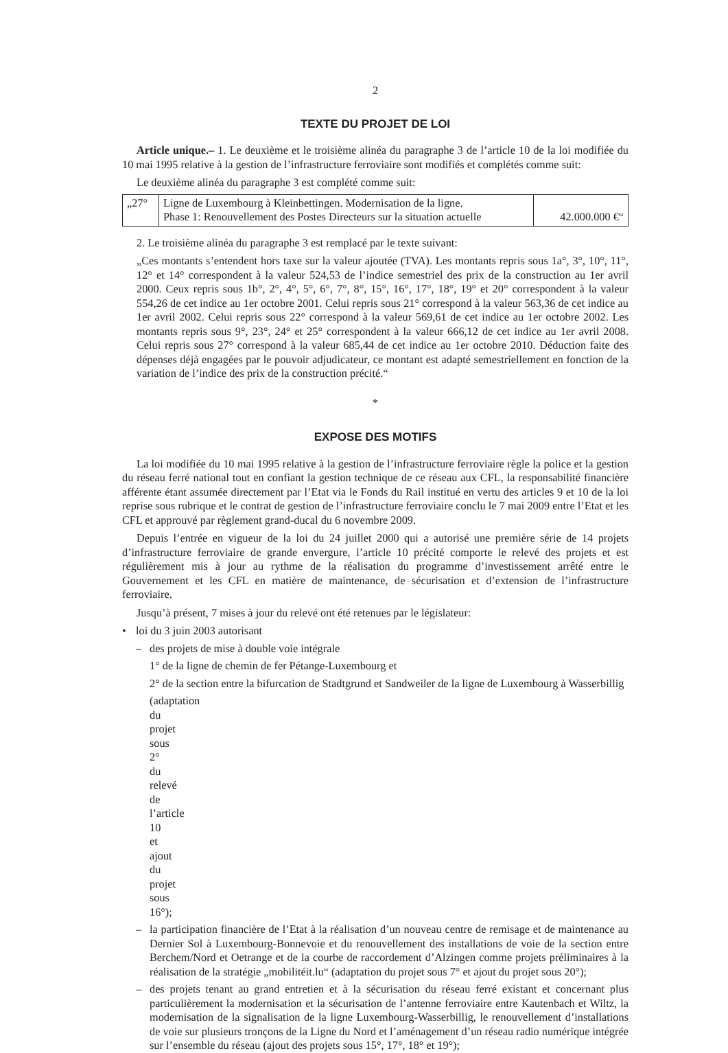2
TEXTE DU PROJET DE LOI
Article unique.– 1. Le deuxième et le troisième alinéa du paragraphe 3 de l’article 10 de la loi modifiée du 10 mai 1995 relative à la gestion de l’infrastructure ferroviaire sont modifiés et complétés comme suit:
Le deuxième alinéa du paragraphe 3 est complété comme suit:
| „27° | Ligne de Luxembourg à Kleinbettingen. Modernisation de la ligne. Phase 1: Renouvellement des Postes Directeurs sur la situation actuelle | 42.000.000 €“ |
2. Le troisième alinéa du paragraphe 3 est remplacé par le texte suivant:
„Ces montants s’entendent hors taxe sur la valeur ajoutée (TVA). Les montants repris sous 1a°, 3°, 10°, 11°, 12° et 14° correspondent à la valeur 524,53 de l’indice semestriel des prix de la construction au 1er avril 2000. Ceux repris sous 1b°, 2°, 4°, 5°, 6°, 7°, 8°, 15°, 16°, 17°, 18°, 19° et 20° correspondent à la valeur 554,26 de cet indice au 1er octobre 2001. Celui repris sous 21° correspond à la valeur 563,36 de cet indice au 1er avril 2002. Celui repris sous 22° correspond à la valeur 569,61 de cet indice au 1er octobre 2002. Les montants repris sous 9°, 23°, 24° et 25° correspondent à la valeur 666,12 de cet indice au 1er avril 2008. Celui repris sous 27° correspond à la valeur 685,44 de cet indice au 1er octobre 2010. Déduction faite des dépenses déjà engagées par le pouvoir adjudicateur, ce montant est adapté semestriellement en fonction de la variation de l’indice des prix de la construction précité.“
*
EXPOSE DES MOTIFS
La loi modifiée du 10 mai 1995 relative à la gestion de l’infrastructure ferroviaire règle la police et la gestion du réseau ferré national tout en confiant la gestion technique de ce réseau aux CFL, la responsabilité financière afférente étant assumée directement par l’Etat via le Fonds du Rail institué en vertu des articles 9 et 10 de la loi reprise sous rubrique et le contrat de gestion de l’infrastructure ferroviaire conclu le 7 mai 2009 entre l’Etat et les CFL et approuvé par règlement grand-ducal du 6 novembre 2009.
Depuis l’entrée en vigueur de la loi du 24 juillet 2000 qui a autorisé une première série de 14 projets d’infrastructure ferroviaire de grande envergure, l’article 10 précité comporte le relevé des projets et est régulièrement mis à jour au rythme de la réalisation du programme d’investissement arrêté entre le Gouvernement et les CFL en matière de maintenance, de sécurisation et d’extension de l’infrastructure ferroviaire.
Jusqu’à présent, 7 mises à jour du relevé ont été retenues par le législateur:
• loi du 3 juin 2003 autorisant
– des projets de mise à double voie intégrale
1° de la ligne de chemin de fer Pétange-Luxembourg et
2° de la section entre la bifurcation de Stadtgrund et Sandweiler de la ligne de Luxembourg à Wasserbillig
(adaptation du projet sous 2° du relevé de l’article 10 et ajout du projet sous 16°);
– la participation financière de l’Etat à la réalisation d’un nouveau centre de remisage et de maintenance au Dernier Sol à Luxembourg-Bonnevoie et du renouvellement des installations de voie de la section entre Berchem/Nord et Oetrange et de la courbe de raccordement d’Alzingen comme projets préliminaires à la réalisation de la stratégie „mobilitéit.lu“ (adaptation du projet sous 7° et ajout du projet sous 20°);
– des projets tenant au grand entretien et à la sécurisation du réseau ferré existant et concernant plus particulièrement la modernisation et la sécurisation de l’antenne ferroviaire entre Kautenbach et Wiltz, la modernisation de la signalisation de la ligne Luxembourg-Wasserbillig, le renouvellement d’installations de voie sur plusieurs tronçons de la Ligne du Nord et l’aménagement d’un réseau radio numérique intégrée sur l’ensemble du réseau (ajout des projets sous 15°, 17°, 18° et 19°);